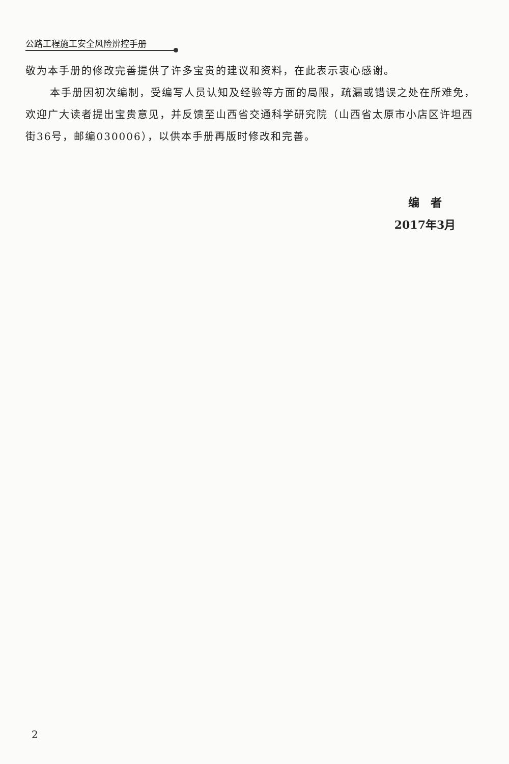公路工程施工安全风险辨控手册
敬为本手册的修改完善提供了许多宝贵的建议和资料，在此表示衷心感谢。
本手册因初次编制，受编写人员认知及经验等方面的局限，疏漏或错误之处在所难免，欢迎广大读者提出宝贵意见，并反馈至山西省交通科学研究院（山西省太原市小店区许坦西街36号，邮编030006），以供本手册再版时修改和完善。
编　者
2017年3月
2